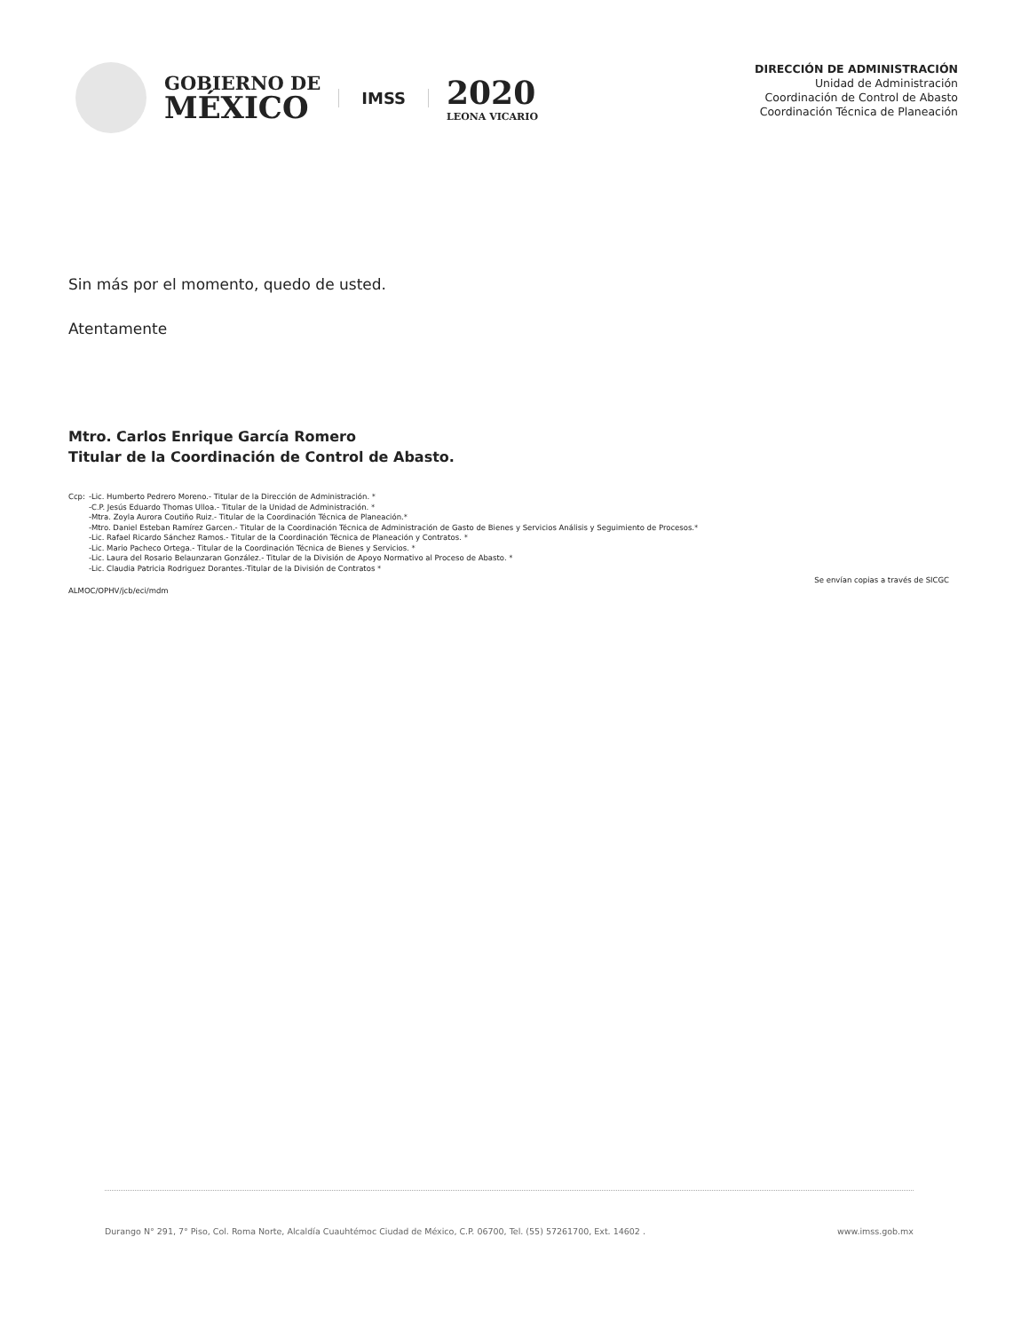GOBIERNO DE
MÉXICO
IMSS
2020
LEONA VICARIO
DIRECCIÓN DE ADMINISTRACIÓN
Unidad de Administración
Coordinación de Control de Abasto
Coordinación Técnica de Planeación
Sin más por el momento, quedo de usted.
Atentamente
Mtro. Carlos Enrique García Romero
Titular de la Coordinación de Control de Abasto.
Ccp: -Lic. Humberto Pedrero Moreno.- Titular de la Dirección de Administración. *
-C.P. Jesús Eduardo Thomas Ulloa.- Titular de la Unidad de Administración. *
-Mtra. Zoyla Aurora Coutiño Ruiz.- Titular de la Coordinación Técnica de Planeación.*
-Mtro. Daniel Esteban Ramírez Garcen.- Titular de la Coordinación Técnica de Administración de Gasto de Bienes y Servicios Análisis y Seguimiento de Procesos.*
-Lic. Rafael Ricardo Sánchez Ramos.- Titular de la Coordinación Técnica de Planeación y Contratos. *
-Lic. Mario Pacheco Ortega.- Titular de la Coordinación Técnica de Bienes y Servicios. *
-Lic. Laura del Rosario Belaunzaran González.- Titular de la División de Apoyo Normativo al Proceso de Abasto. *
-Lic. Claudia Patricia Rodriguez Dorantes.-Titular de la División de Contratos *
ALMOC/OPHV/jcb/eci/mdm Se envían copias a través de SICGC
Durango N° 291, 7° Piso, Col. Roma Norte, Alcaldía Cuauhtémoc Ciudad de México, C.P. 06700, Tel. (55) 57261700, Ext. 14602 . www.imss.gob.mx